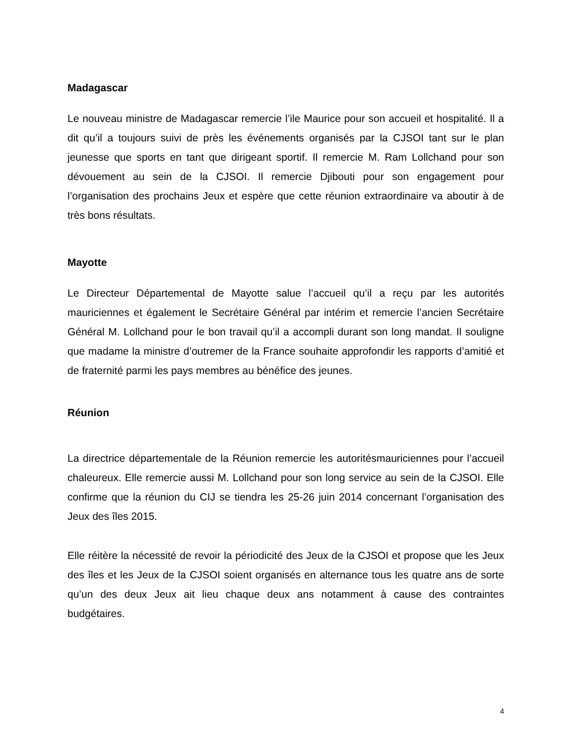Madagascar
Le nouveau ministre de Madagascar remercie l’ile Maurice pour son accueil et hospitalité. Il a dit qu’il a toujours suivi de près les événements organisés par la CJSOI tant sur le plan jeunesse que sports en tant que dirigeant sportif. Il remercie M. Ram Lollchand pour son dévouement au sein de la CJSOI. Il remercie Djibouti pour son engagement pour l’organisation des prochains Jeux et espère que cette réunion extraordinaire va aboutir à de très bons résultats.
Mayotte
Le Directeur Départemental de Mayotte salue l’accueil qu’il a reçu par les autorités mauriciennes et également le Secrétaire Général par intérim et remercie l’ancien Secrétaire Général M. Lollchand pour le bon travail qu’il a accompli durant son long mandat. Il souligne que madame la ministre d’outremer de la France souhaite approfondir les rapports d’amitié et de fraternité parmi les pays membres au bénéfice des jeunes.
Réunion
La directrice départementale de la Réunion remercie les autoritésmauriciennes pour l’accueil chaleureux. Elle remercie aussi M. Lollchand pour son long service au sein de la CJSOI. Elle confirme que la réunion du CIJ se tiendra les 25-26 juin 2014 concernant l’organisation des Jeux des îles 2015.
Elle réitère la nécessité de revoir la périodicité des Jeux de la CJSOI et propose que les Jeux des îles et les Jeux de la CJSOI soient organisés en alternance tous les quatre ans de sorte qu’un des deux Jeux ait lieu chaque deux ans notamment à cause des contraintes budgétaires.
4